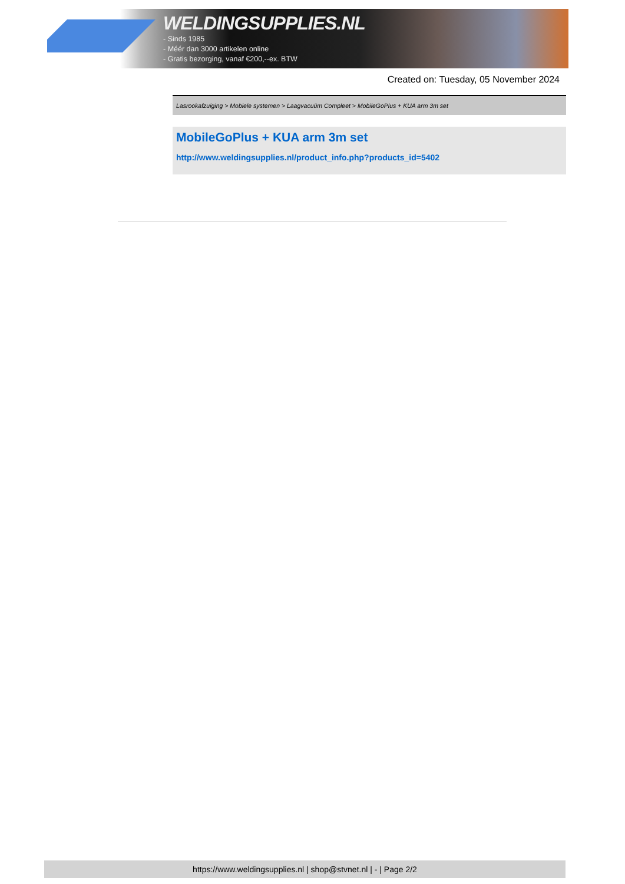WELDINGSUPPLIES.NL
- Sinds 1985
- Méér dan 3000 artikelen online
- Gratis bezorging, vanaf €200,--ex. BTW
Created on: Tuesday, 05 November 2024
Lasrookafzuiging > Mobiele systemen > Laagvacuüm Compleet > MobileGoPlus + KUA arm 3m set
MobileGoPlus + KUA arm 3m set
http://www.weldingsupplies.nl/product_info.php?products_id=5402
https://www.weldingsupplies.nl | shop@stvnet.nl | - | Page 2/2